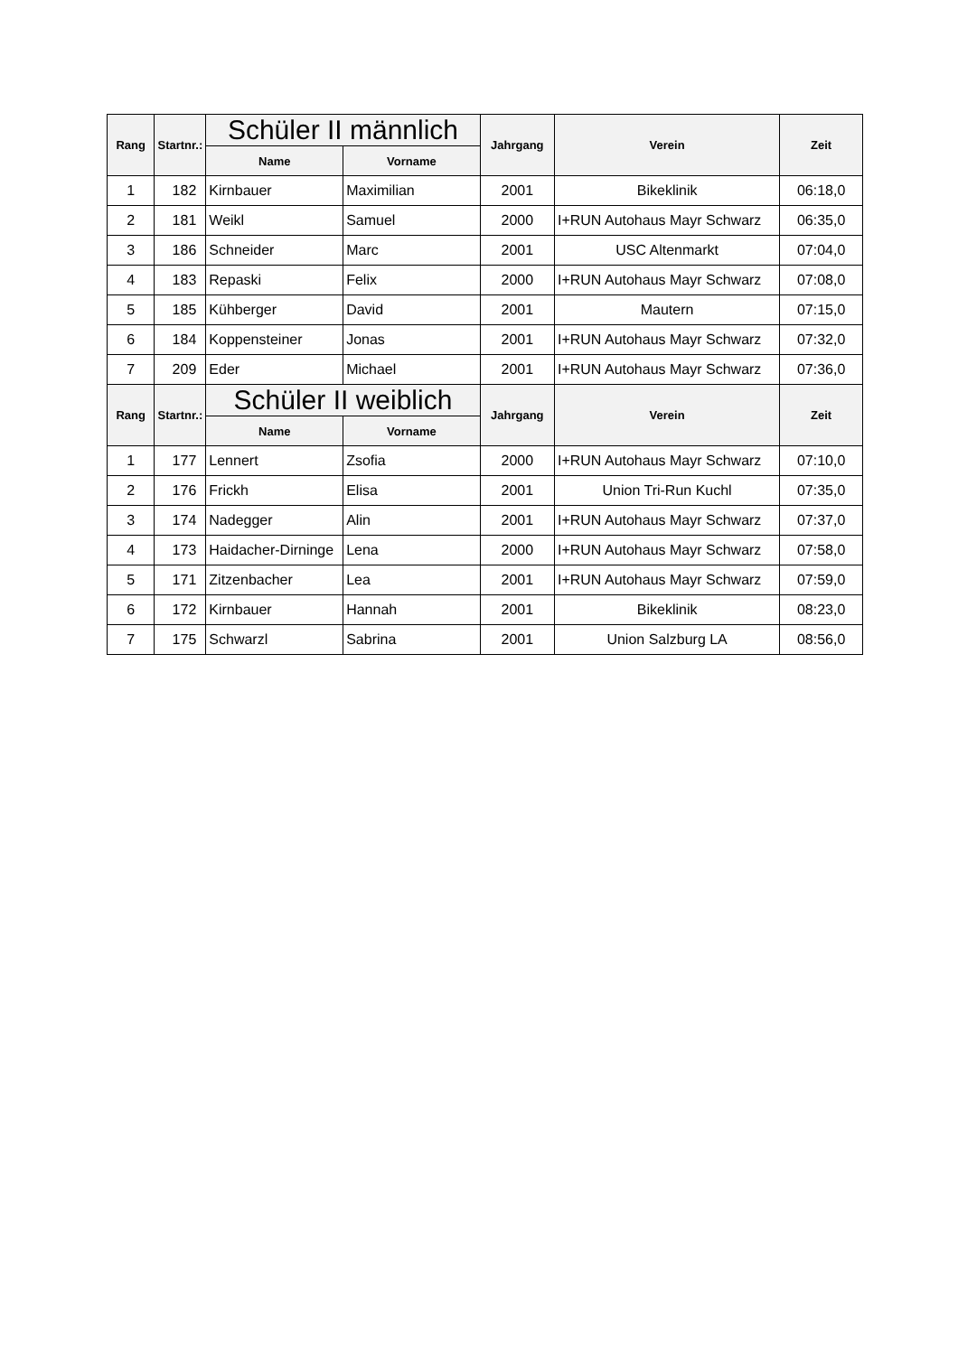| Rang | Startnr.: | Schüler II männlich | | Jahrgang | Verein | Zeit |
| --- | --- | --- | --- | --- | --- | --- |
| | | Name | Vorname | | | |
| 1 | 182 | Kirnbauer | Maximilian | 2001 | Bikeklinik | 06:18,0 |
| 2 | 181 | Weikl | Samuel | 2000 | I+RUN Autohaus Mayr Schwarz | 06:35,0 |
| 3 | 186 | Schneider | Marc | 2001 | USC Altenmarkt | 07:04,0 |
| 4 | 183 | Repaski | Felix | 2000 | I+RUN Autohaus Mayr Schwarz | 07:08,0 |
| 5 | 185 | Kühberger | David | 2001 | Mautern | 07:15,0 |
| 6 | 184 | Koppensteiner | Jonas | 2001 | I+RUN Autohaus Mayr Schwarz | 07:32,0 |
| 7 | 209 | Eder | Michael | 2001 | I+RUN Autohaus Mayr Schwarz | 07:36,0 |
| Rang | Startnr.: | Schüler II weiblich | | Jahrgang | Verein | Zeit |
| | | Name | Vorname | | | |
| 1 | 177 | Lennert | Zsofia | 2000 | I+RUN Autohaus Mayr Schwarz | 07:10,0 |
| 2 | 176 | Frickh | Elisa | 2001 | Union Tri-Run Kuchl | 07:35,0 |
| 3 | 174 | Nadegger | Alin | 2001 | I+RUN Autohaus Mayr Schwarz | 07:37,0 |
| 4 | 173 | Haidacher-Dirninge | Lena | 2000 | I+RUN Autohaus Mayr Schwarz | 07:58,0 |
| 5 | 171 | Zitzenbacher | Lea | 2001 | I+RUN Autohaus Mayr Schwarz | 07:59,0 |
| 6 | 172 | Kirnbauer | Hannah | 2001 | Bikeklinik | 08:23,0 |
| 7 | 175 | Schwarzl | Sabrina | 2001 | Union Salzburg LA | 08:56,0 |